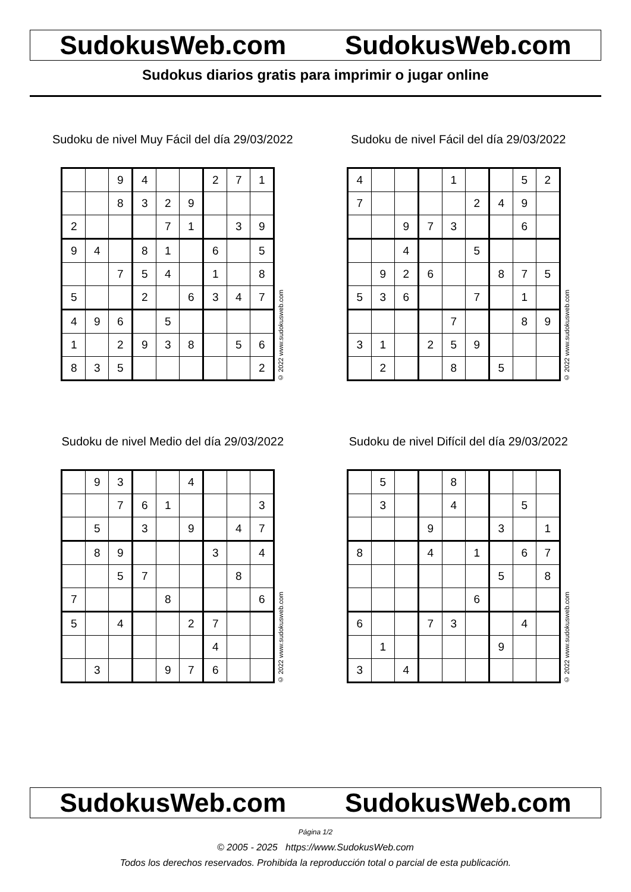SudokusWeb.com SudokusWeb.com
Sudokus diarios gratis para imprimir o jugar online
Sudoku de nivel Muy Fácil del día 29/03/2022
| | | 9 | 4 | | | 2 | 7 | 1 |
| | | 8 | 3 | 2 | 9 | | | |
| 2 | | | | 7 | 1 | | 3 | 9 |
| 9 | 4 | | 8 | 1 | | 6 | | 5 |
| | | 7 | 5 | 4 | | 1 | | 8 |
| 5 | | | 2 | | 6 | 3 | 4 | 7 |
| 4 | 9 | 6 | | 5 | | | | |
| 1 | | 2 | 9 | 3 | 8 | | 5 | 6 |
| 8 | 3 | 5 | | | | | | 2 |
© 2022 www.sudokusweb.com
Sudoku de nivel Fácil del día 29/03/2022
| 4 | | | | 1 | | | 5 | 2 |
| 7 | | | | | 2 | 4 | 9 | |
| | | 9 | 7 | 3 | | | 6 | |
| | | 4 | | | 5 | | | |
| | 9 | 2 | 6 | | | 8 | 7 | 5 |
| 5 | 3 | 6 | | | 7 | | 1 | |
| | | | | 7 | | | 8 | 9 |
| 3 | 1 | | 2 | 5 | 9 | | | |
| | 2 | | | 8 | | 5 | | |
© 2022 www.sudokusweb.com
Sudoku de nivel Medio del día 29/03/2022
| | 9 | 3 | | | 4 | | | |
| | | 7 | 6 | 1 | | | | 3 |
| | 5 | | 3 | | 9 | | 4 | 7 |
| | 8 | 9 | | | | 3 | | 4 |
| | | 5 | 7 | | | | 8 | |
| 7 | | | | 8 | | | | 6 |
| 5 | | 4 | | | 2 | 7 | | |
| | | | | | | 4 | | |
| | 3 | | | 9 | 7 | 6 | | |
© 2022 www.sudokusweb.com
Sudoku de nivel Difícil del día 29/03/2022
| | 5 | | | 8 | | | | |
| | 3 | | | 4 | | | 5 | |
| | | | 9 | | | 3 | | 1 |
| 8 | | | 4 | | 1 | | 6 | 7 |
| | | | | | | 5 | | 8 |
| | | | | | 6 | | | |
| 6 | | | 7 | 3 | | | 4 | |
| | 1 | | | | | 9 | | |
| 3 | | 4 | | | | | | |
© 2022 www.sudokusweb.com
SudokusWeb.com SudokusWeb.com
Página 1/2
© 2005 - 2025 https://www.SudokusWeb.com
Todos los derechos reservados. Prohibida la reproducción total o parcial de esta publicación.